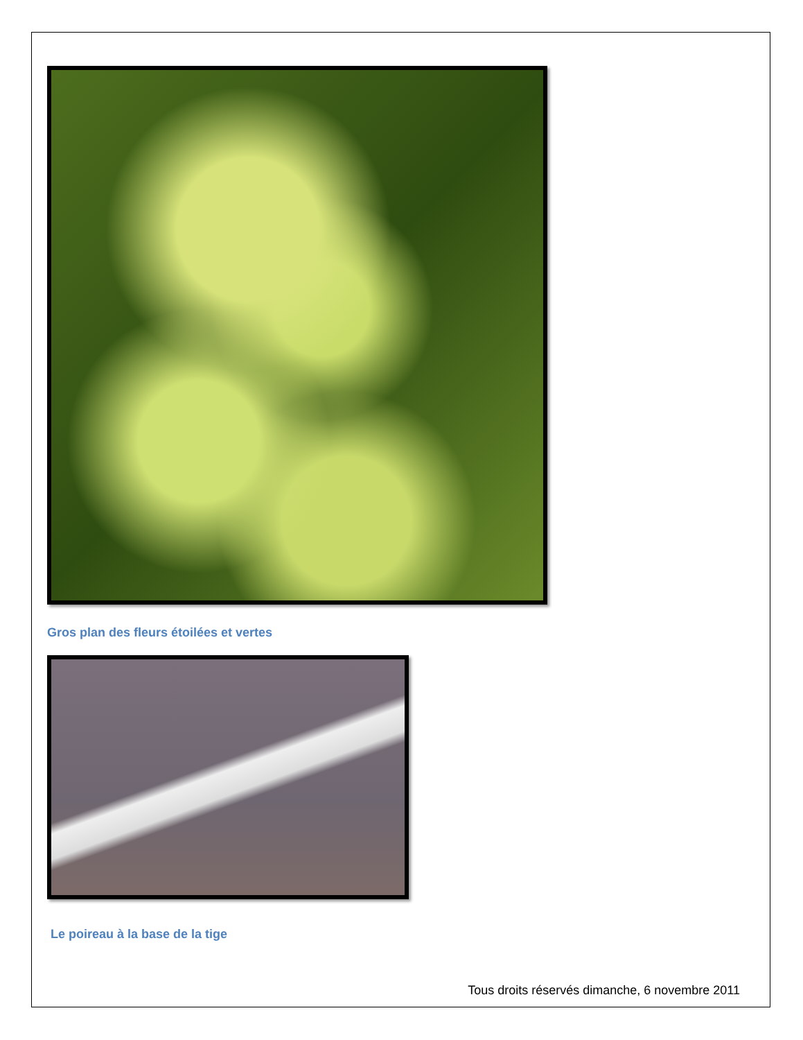Gros plan des fleurs étoilées et vertes
Le poireau à la base de la tige
Tous droits réservés dimanche, 6 novembre 2011